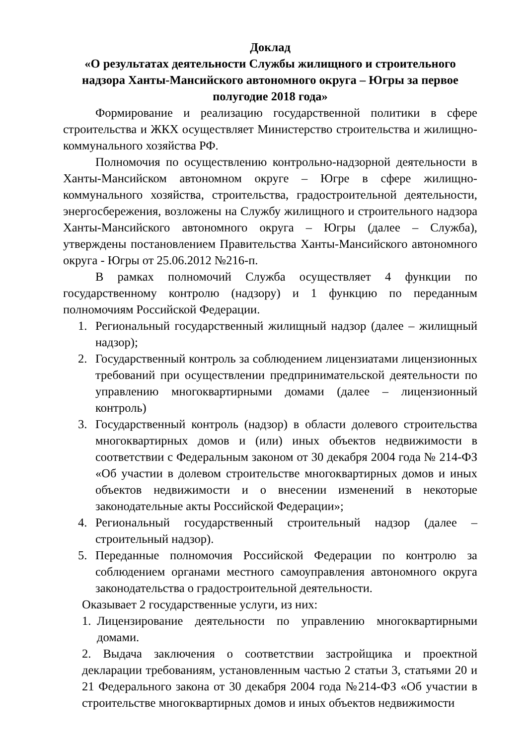Доклад
«О результатах деятельности Службы жилищного и строительного надзора Ханты-Мансийского автономного округа – Югры за первое полугодие 2018 года»
Формирование и реализацию государственной политики в сфере строительства и ЖКХ осуществляет Министерство строительства и жилищно-коммунального хозяйства РФ.
Полномочия по осуществлению контрольно-надзорной деятельности в Ханты-Мансийском автономном округе – Югре в сфере жилищно-коммунального хозяйства, строительства, градостроительной деятельности, энергосбережения, возложены на Службу жилищного и строительного надзора Ханты-Мансийского автономного округа – Югры (далее – Служба), утверждены постановлением Правительства Ханты-Мансийского автономного округа - Югры от 25.06.2012 №216-п.
В рамках полномочий Служба осуществляет 4 функции по государственному контролю (надзору) и 1 функцию по переданным полномочиям Российской Федерации.
1. Региональный государственный жилищный надзор (далее – жилищный надзор);
2. Государственный контроль за соблюдением лицензиатами лицензионных требований при осуществлении предпринимательской деятельности по управлению многоквартирными домами (далее – лицензионный контроль)
3. Государственный контроль (надзор) в области долевого строительства многоквартирных домов и (или) иных объектов недвижимости в соответствии с Федеральным законом от 30 декабря 2004 года № 214-ФЗ «Об участии в долевом строительстве многоквартирных домов и иных объектов недвижимости и о внесении изменений в некоторые законодательные акты Российской Федерации»;
4. Региональный государственный строительный надзор (далее – строительный надзор).
5. Переданные полномочия Российской Федерации по контролю за соблюдением органами местного самоуправления автономного округа законодательства о градостроительной деятельности.
Оказывает 2 государственные услуги, из них:
1. Лицензирование деятельности по управлению многоквартирными домами.
2. Выдача заключения о соответствии застройщика и проектной декларации требованиям, установленным частью 2 статьи 3, статьями 20 и 21 Федерального закона от 30 декабря 2004 года №214-ФЗ «Об участии в строительстве многоквартирных домов и иных объектов недвижимости